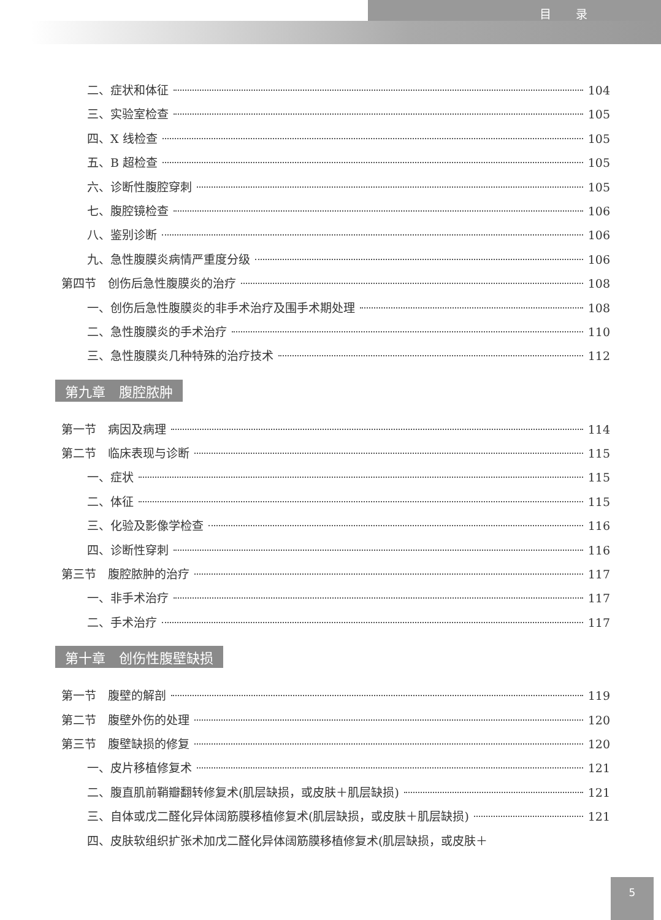目录
二、症状和体征 104
三、实验室检查 105
四、X 线检查 105
五、B 超检查 105
六、诊断性腹腔穿刺 105
七、腹腔镜检查 106
八、鉴别诊断 106
九、急性腹膜炎病情严重度分级 106
第四节　创伤后急性腹膜炎的治疗 108
一、创伤后急性腹膜炎的非手术治疗及围手术期处理 108
二、急性腹膜炎的手术治疗 110
三、急性腹膜炎几种特殊的治疗技术 112
第九章　腹腔脓肿
第一节　病因及病理 114
第二节　临床表现与诊断 115
一、症状 115
二、体征 115
三、化验及影像学检查 116
四、诊断性穿刺 116
第三节　腹腔脓肿的治疗 117
一、非手术治疗 117
二、手术治疗 117
第十章　创伤性腹壁缺损
第一节　腹壁的解剖 119
第二节　腹壁外伤的处理 120
第三节　腹壁缺损的修复 120
一、皮片移植修复术 121
二、腹直肌前鞘瓣翻转修复术(肌层缺损，或皮肤＋肌层缺损) 121
三、自体或戊二醛化异体阔筋膜移植修复术(肌层缺损，或皮肤＋肌层缺损) 121
四、皮肤软组织扩张术加戊二醛化异体阔筋膜移植修复术(肌层缺损，或皮肤＋
5